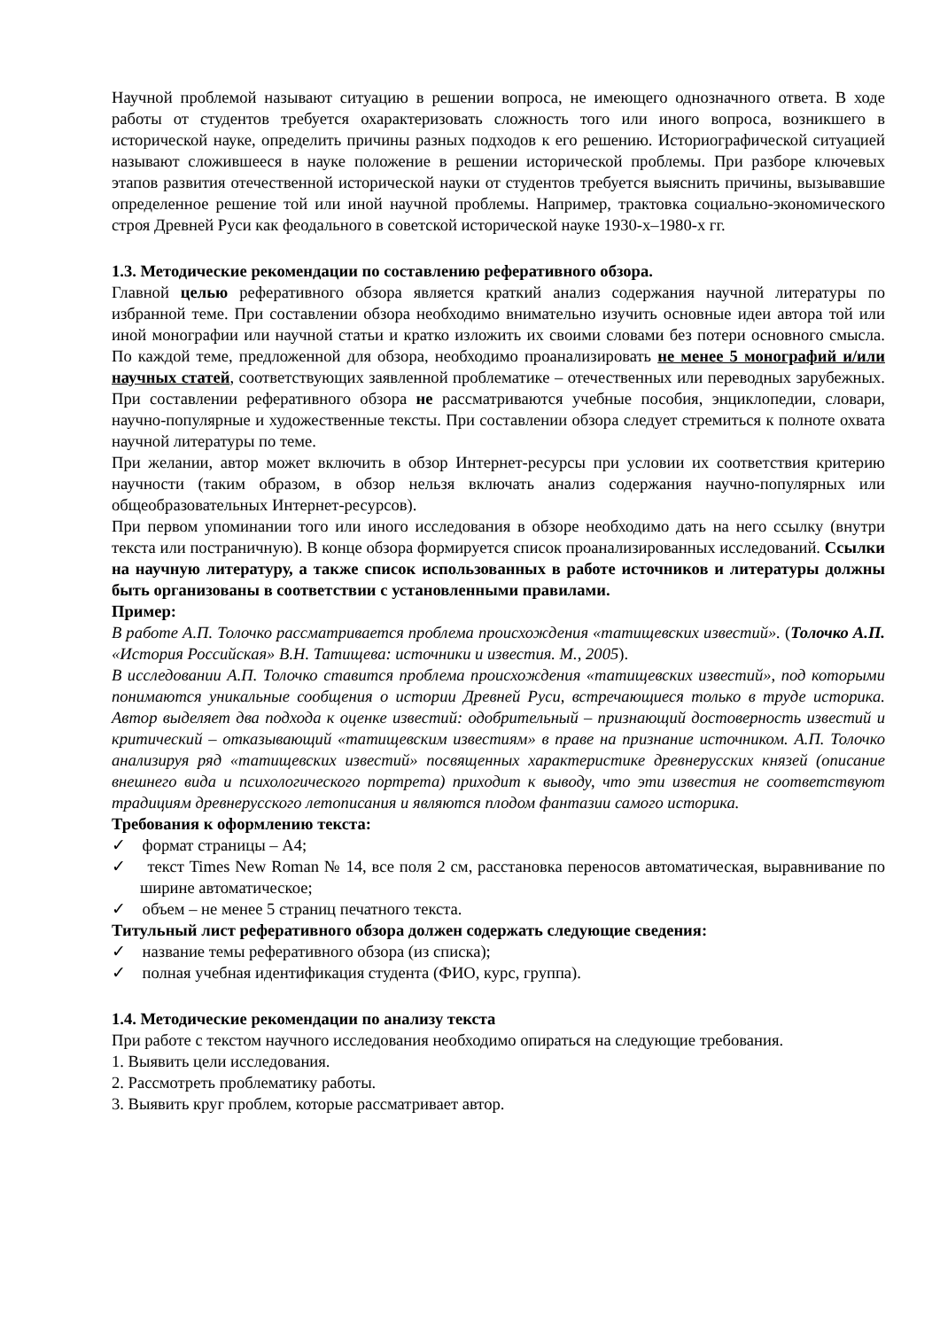Научной проблемой называют ситуацию в решении вопроса, не имеющего однозначного ответа. В ходе работы от студентов требуется охарактеризовать сложность того или иного вопроса, возникшего в исторической науке, определить причины разных подходов к его решению. Историографической ситуацией называют сложившееся в науке положение в решении исторической проблемы. При разборе ключевых этапов развития отечественной исторической науки от студентов требуется выяснить причины, вызывавшие определенное решение той или иной научной проблемы. Например, трактовка социально-экономического строя Древней Руси как феодального в советской исторической науке 1930-х–1980-х гг.
1.3. Методические рекомендации по составлению реферативного обзора.
Главной целью реферативного обзора является краткий анализ содержания научной литературы по избранной теме. При составлении обзора необходимо внимательно изучить основные идеи автора той или иной монографии или научной статьи и кратко изложить их своими словами без потери основного смысла. По каждой теме, предложенной для обзора, необходимо проанализировать не менее 5 монографий и/или научных статей, соответствующих заявленной проблематике – отечественных или переводных зарубежных. При составлении реферативного обзора не рассматриваются учебные пособия, энциклопедии, словари, научно-популярные и художественные тексты. При составлении обзора следует стремиться к полноте охвата научной литературы по теме.
При желании, автор может включить в обзор Интернет-ресурсы при условии их соответствия критерию научности (таким образом, в обзор нельзя включать анализ содержания научно-популярных или общеобразовательных Интернет-ресурсов).
При первом упоминании того или иного исследования в обзоре необходимо дать на него ссылку (внутри текста или постраничную). В конце обзора формируется список проанализированных исследований. Ссылки на научную литературу, а также список использованных в работе источников и литературы должны быть организованы в соответствии с установленными правилами.
Пример:
В работе А.П. Толочко рассматривается проблема происхождения «татищевских известий». (Толочко А.П. «История Российская» В.Н. Татищева: источники и известия. М., 2005).
В исследовании А.П. Толочко ставится проблема происхождения «татищевских известий», под которыми понимаются уникальные сообщения о истории Древней Руси, встречающиеся только в труде историка. Автор выделяет два подхода к оценке известий: одобрительный – признающий достоверность известий и критический – отказывающий «татищевским известиям» в праве на признание источником. А.П. Толочко анализируя ряд «татищевских известий» посвященных характеристике древнерусских князей (описание внешнего вида и психологического портрета) приходит к выводу, что эти известия не соответствуют традициям древнерусского летописания и являются плодом фантазии самого историка.
Требования к оформлению текста:
✓ формат страницы – А4;
✓ текст Times New Roman № 14, все поля 2 см, расстановка переносов автоматическая, выравнивание по ширине автоматическое;
✓ объем – не менее 5 страниц печатного текста.
Титульный лист реферативного обзора должен содержать следующие сведения:
✓ название темы реферативного обзора (из списка);
✓ полная учебная идентификация студента (ФИО, курс, группа).
1.4. Методические рекомендации по анализу текста
При работе с текстом научного исследования необходимо опираться на следующие требования.
1. Выявить цели исследования.
2. Рассмотреть проблематику работы.
3. Выявить круг проблем, которые рассматривает автор.